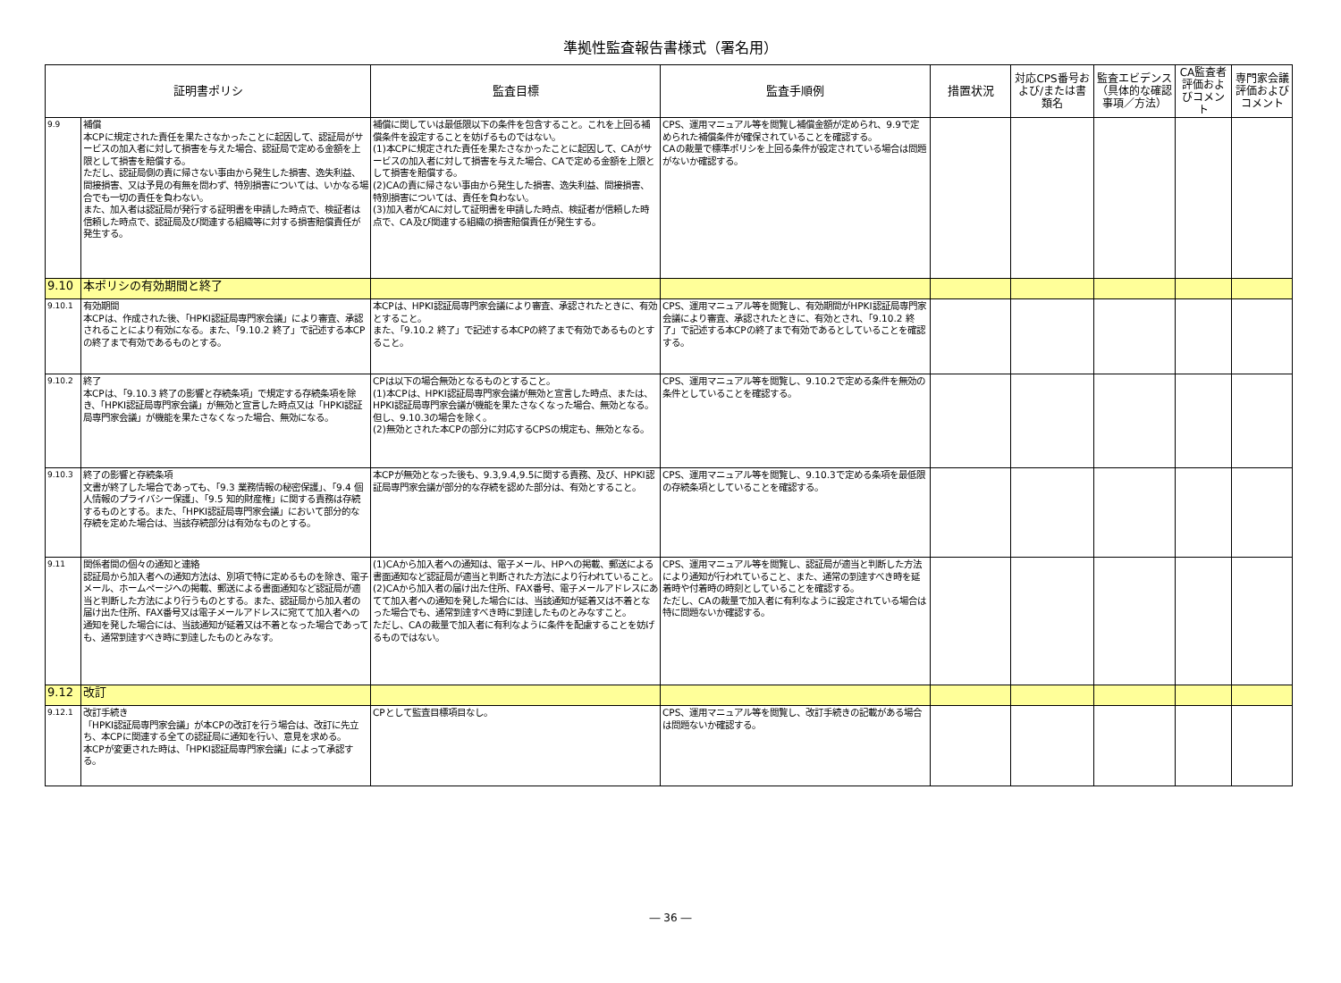準拠性監査報告書様式（署名用）
| 証明書ポリシ | | 監査目標 | 監査手順例 | 措置状況 | 対応CPS番号および/または書類名 | 監査エビデンス（具体的な確認事項／方法） | CA監査者評価およびコメント | 専門家会議評価およびコメント |
| --- | --- | --- | --- | --- | --- | --- | --- | --- |
| 9.9 | 補償 本CPに規定された責任を果たさなかったことに起因して、認証局がサービスの加入者に対して損害を与えた場合、認証局で定める金額を上限として損害を賠償する。 ただし、認証局側の責に帰さない事由から発生した損害、逸失利益、間接損害、又は予見の有無を問わず、特別損害については、いかなる場合でも一切の責任を負わない。 また、加入者は認証局が発行する証明書を申請した時点で、検証者は信頼した時点で、認証局及び関連する組織等に対する損害賠償責任が発生する。 | 補償に関していは最低限以下の条件を包含すること。これを上回る補償条件を設定することを妨げるものではない。 (1)本CPに規定された責任を果たさなかったことに起因して、CAがサービスの加入者に対して損害を与えた場合、CAで定める金額を上限として損害を賠償する。 (2)CAの責に帰さない事由から発生した損害、逸失利益、間接損害、特別損害については、責任を負わない。 (3)加入者がCAに対して証明書を申請した時点、検証者が信頼した時点で、CA及び関連する組織の損害賠償責任が発生する。 | CPS、運用マニュアル等を閲覧し補償金額が定められ、9.9で定められた補償条件が確保されていることを確認する。 CAの裁量で標準ポリシを上回る条件が設定されている場合は問題がないか確認する。 | | | | | |
| 9.10 | 本ポリシの有効期間と終了 | | | | | | | |
| 9.10.1 | 有効期間 本CPは、作成された後、「HPKI認証局専門家会議」により審査、承認されることにより有効になる。また、「9.10.2 終了」で記述する本CPの終了まで有効であるものとする。 | 本CPは、HPKI認証局専門家会議により審査、承認されたときに、有効とすること。 また、「9.10.2 終了」で記述する本CPの終了まで有効であるものとすること。 | CPS、運用マニュアル等を閲覧し、有効期間がHPKI認証局専門家会議により審査、承認されたときに、有効とされ、「9.10.2 終了」で記述する本CPの終了まで有効であるとしていることを確認する。 | | | | | |
| 9.10.2 | 終了 本CPは、「9.10.3 終了の影響と存続条項」で規定する存続条項を除き、「HPKI認証局専門家会議」が無効と宣言した時点又は「HPKI認証局専門家会議」が機能を果たさなくなった場合、無効になる。 | CPは以下の場合無効となるものとすること。 (1)本CPは、HPKI認証局専門家会議が無効と宣言した時点、または、HPKI認証局専門家会議が機能を果たさなくなった場合、無効となる。但し、9.10.3の場合を除く。 (2)無効とされた本CPの部分に対応するCPSの規定も、無効となる。 | CPS、運用マニュアル等を閲覧し、9.10.2で定める条件を無効の条件としていることを確認する。 | | | | | |
| 9.10.3 | 終了の影響と存続条項 文書が終了した場合であっても、「9.3 業務情報の秘密保護」、「9.4 個人情報のプライバシー保護」、「9.5 知的財産権」に関する責務は存続するものとする。また、「HPKI認証局専門家会議」において部分的な存続を定めた場合は、当該存続部分は有効なものとする。 | 本CPが無効となった後も、9.3,9.4,9.5に関する責務、及び、HPKI認証局専門家会議が部分的な存続を認めた部分は、有効とすること。 | CPS、運用マニュアル等を閲覧し、9.10.3で定める条項を最低限の存続条項としていることを確認する。 | | | | | |
| 9.11 | 関係者間の個々の通知と連絡 認証局から加入者への通知方法は、別項で特に定めるものを除き、電子メール、ホームページへの掲載、郵送による書面通知など認証局が適当と判断した方法により行うものとする。また、認証局から加入者の届け出た住所、FAX番号又は電子メールアドレスに宛てて加入者への通知を発した場合には、当該通知が延着又は不着となった場合であっても、通常到達すべき時に到達したものとみなす。 | (1)CAから加入者への通知は、電子メール、HPへの掲載、郵送による書面通知など認証局が適当と判断された方法により行われていること。 (2)CAから加入者の届け出た住所、FAX番号、電子メールアドレスにあてて加入者への通知を発した場合には、当該通知が延着又は不着となった場合でも、通常到達すべき時に到達したものとみなすこと。 ただし、CAの裁量で加入者に有利なように条件を配慮することを妨げるものではない。 | CPS、運用マニュアル等を閲覧し、認証局が適当と判断した方法により通知が行われていること、また、通常の到達すべき時を延着時や付着時の時刻としていることを確認する。 ただし、CAの裁量で加入者に有利なように設定されている場合は特に問題ないか確認する。 | | | | | |
| 9.12 | 改訂 | | | | | | | |
| 9.12.1 | 改訂手続き 「HPKI認証局専門家会議」が本CPの改訂を行う場合は、改訂に先立ち、本CPに関連する全ての認証局に通知を行い、意見を求める。 本CPが変更された時は、「HPKI認証局専門家会議」によって承認する。 | CPとして監査目標項目なし。 | CPS、運用マニュアル等を閲覧し、改訂手続きの記載がある場合は問題ないか確認する。 | | | | | |
― 36 ―